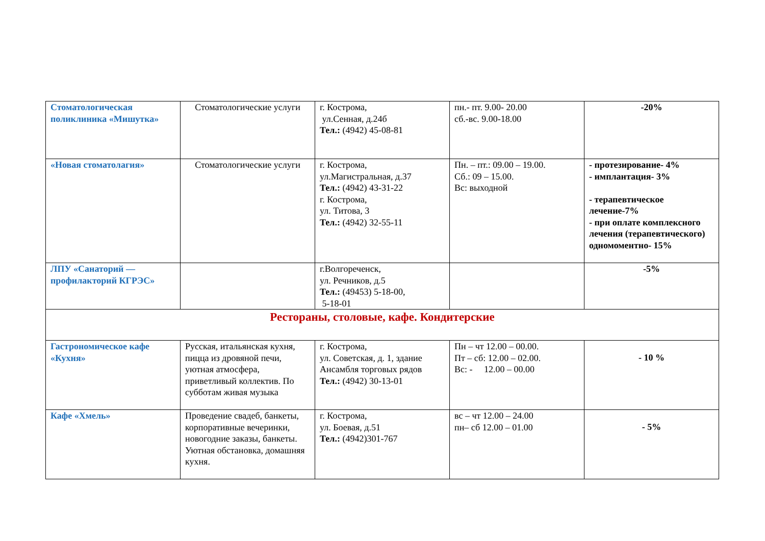| Стоматологическая поликлиника «Мишутка» | Стоматологические услуги | г. Кострома, ул.Сенная, д.24б Тел.: (4942) 45-08-81 | пн.- пт. 9.00- 20.00 сб.-вс. 9.00-18.00 | -20% |
| «Новая стоматолагия» | Стоматологические услуги | г. Кострома, ул.Магистральная, д.37 Тел.: (4942) 43-31-22 г. Кострома, ул. Титова, 3 Тел.: (4942) 32-55-11 | Пн. – пт.: 09.00 – 19.00. Сб.: 09 – 15.00. Вс: выходной | - протезирование- 4% - имплантация- 3% - терапевтическое лечение-7% - при оплате комплексного лечения (терапевтического) одномоментно- 15% |
| ЛПУ «Санаторий — профилакторий КГРЭС» | | г.Волгореченск, ул. Речников, д.5 Тел.: (49453) 5-18-00, 5-18-01 | | -5% |
| Рестораны, столовые, кафе. Кондитерские | | | | |
| Гастрономическое кафе «Кухня» | Русская, итальянская кухня, пицца из дровяной печи, уютная атмосфера, приветливый коллектив. По субботам живая музыка | г. Кострома, ул. Советская, д. 1, здание Ансамбля торговых рядов Тел.: (4942) 30-13-01 | Пн – чт 12.00 – 00.00. Пт – сб: 12.00 – 02.00. Вс: - 12.00 – 00.00 | - 10 % |
| Кафе «Хмель» | Проведение свадеб, банкеты, корпоративные вечеринки, новогодние заказы, банкеты. Уютная обстановка, домашняя кухня. | г. Кострома, ул. Боевая, д.51 Тел.: (4942)301-767 | вс – чт 12.00 – 24.00 пн– сб 12.00 – 01.00 | - 5% |